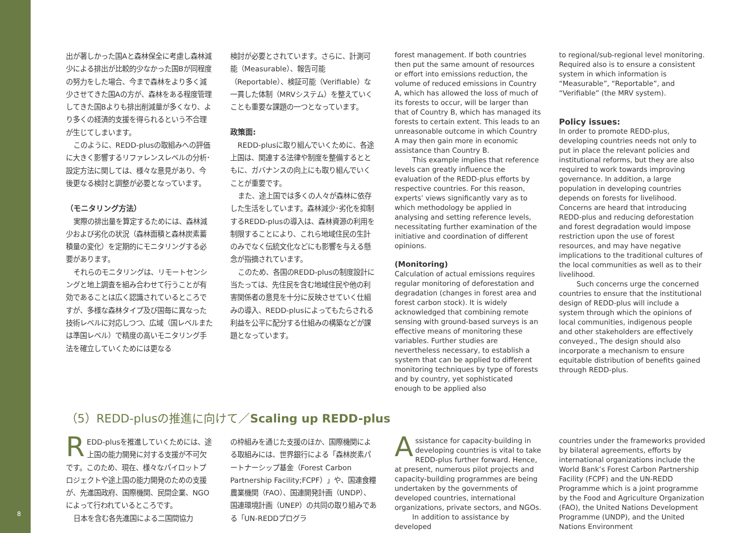8
出が著しかった国Aと森林保全に考慮し森林減少による排出が比較的少なかった国Bが同程度の努力をした場合、今まで森林をより多く減少させてきた国Aの方が、森林をある程度管理してきた国Bよりも排出削減量が多くなり、より多くの経済的支援を得られるという不合理が生じてしまいます。
このように、REDD-plusの取組みへの評価に大きく影響するリファレンスレベルの分析･設定方法に関しては、様々な意見があり、今後更なる検討と調整が必要となっています。
（モニタリング方法）
実際の排出量を算定するためには、森林減少および劣化の状況（森林面積と森林炭素蓄積量の変化）を定期的にモニタリングする必要があります。
それらのモニタリングは、リモートセンシングと地上調査を組み合わせて行うことが有効であることは広く認識されているところですが、多様な森林タイプ及び国毎に異なった技術レベルに対応しつつ、広域（国レベルまたは準国レベル）で精度の高いモニタリング手法を確立していくためには更なる
検討が必要とされています。さらに、計測可能（Measurable）、報告可能（Reportable）、検証可能（Verifiable）な一貫した体制（MRVシステム）を整えていくことも重要な課題の一つとなっています。
政策面:
REDD-plusに取り組んでいくために、各途上国は、関連する法律や制度を整備するとともに、ガバナンスの向上にも取り組んでいくことが重要です。
また、途上国では多くの人々が森林に依存した生活をしています。森林減少･劣化を抑制するREDD-plusの導入は、森林資源の利用を制限することにより、これら地域住民の生計のみでなく伝統文化などにも影響を与える懸念が指摘されています。
このため、各国のREDD-plusの制度設計に当たっては、先住民を含む地域住民や他の利害関係者の意見を十分に反映させていく仕組みの導入、REDD-plusによってもたらされる利益を公平に配分する仕組みの構築などが課題となっています。
forest management. If both countries then put the same amount of resources or effort into emissions reduction, the volume of reduced emissions in Country A, which has allowed the loss of much of its forests to occur, will be larger than that of Country B, which has managed its forests to certain extent. This leads to an unreasonable outcome in which Country A may then gain more in economic assistance than Country B.
This example implies that reference levels can greatly influence the evaluation of the REDD-plus efforts by respective countries. For this reason, experts’ views significantly vary as to which methodology be applied in analysing and setting reference levels, necessitating further examination of the initiative and coordination of different opinions.
(Monitoring)
Calculation of actual emissions requires regular monitoring of deforestation and degradation (changes in forest area and forest carbon stock). It is widely acknowledged that combining remote sensing with ground-based surveys is an effective means of monitoring these variables. Further studies are nevertheless necessary, to establish a system that can be applied to different monitoring techniques by type of forests and by country, yet sophisticated enough to be applied also
to regional/sub-regional level monitoring. Required also is to ensure a consistent system in which information is “Measurable”, “Reportable”, and “Verifiable” (the MRV system).
Policy issues:
In order to promote REDD-plus, developing countries needs not only to put in place the relevant policies and institutional reforms, but they are also required to work towards improving governance. In addition, a large population in developing countries depends on forests for livelihood. Concerns are heard that introducing REDD-plus and reducing deforestation and forest degradation would impose restriction upon the use of forest resources, and may have negative implications to the traditional cultures of the local communities as well as to their livelihood.
Such concerns urge the concerned countries to ensure that the institutional design of REDD-plus will include a system through which the opinions of local communities, indigenous people and other stakeholders are effectively conveyed., The design should also incorporate a mechanism to ensure equitable distribution of benefits gained through REDD-plus.
（5）REDD-plusの推進に向けて／Scaling up REDD-plus
REDD-plusを推進していくためには、途上国の能力開発に対する支援が不可欠です。このため、現在、様々なパイロットプロジェクトや途上国の能力開発のための支援が、先進国政府、国際機関、民間企業、NGOによって行われているところです。
日本を含む各先進国による二国間協力
の枠組みを通じた支援のほか、国際機関による取組みには、世界銀行による「森林炭素パートナーシップ基金（Forest Carbon Partnership Facility;FCPF）」や、国連食糧農業機関（FAO）、国連開発計画（UNDP）、国連環境計画（UNEP）の共同の取り組みである「UN-REDDプログラ
Assistance for capacity-building in developing countries is vital to take REDD-plus further forward. Hence, at present, numerous pilot projects and capacity-building programmes are being undertaken by the governments of developed countries, international organizations, private sectors, and NGOs.
In addition to assistance by developed
countries under the frameworks provided by bilateral agreements, efforts by international organizations include the World Bank’s Forest Carbon Partnership Facility (FCPF) and the UN-REDD Programme which is a joint programme by the Food and Agriculture Organization (FAO), the United Nations Development Programme (UNDP), and the United Nations Environment